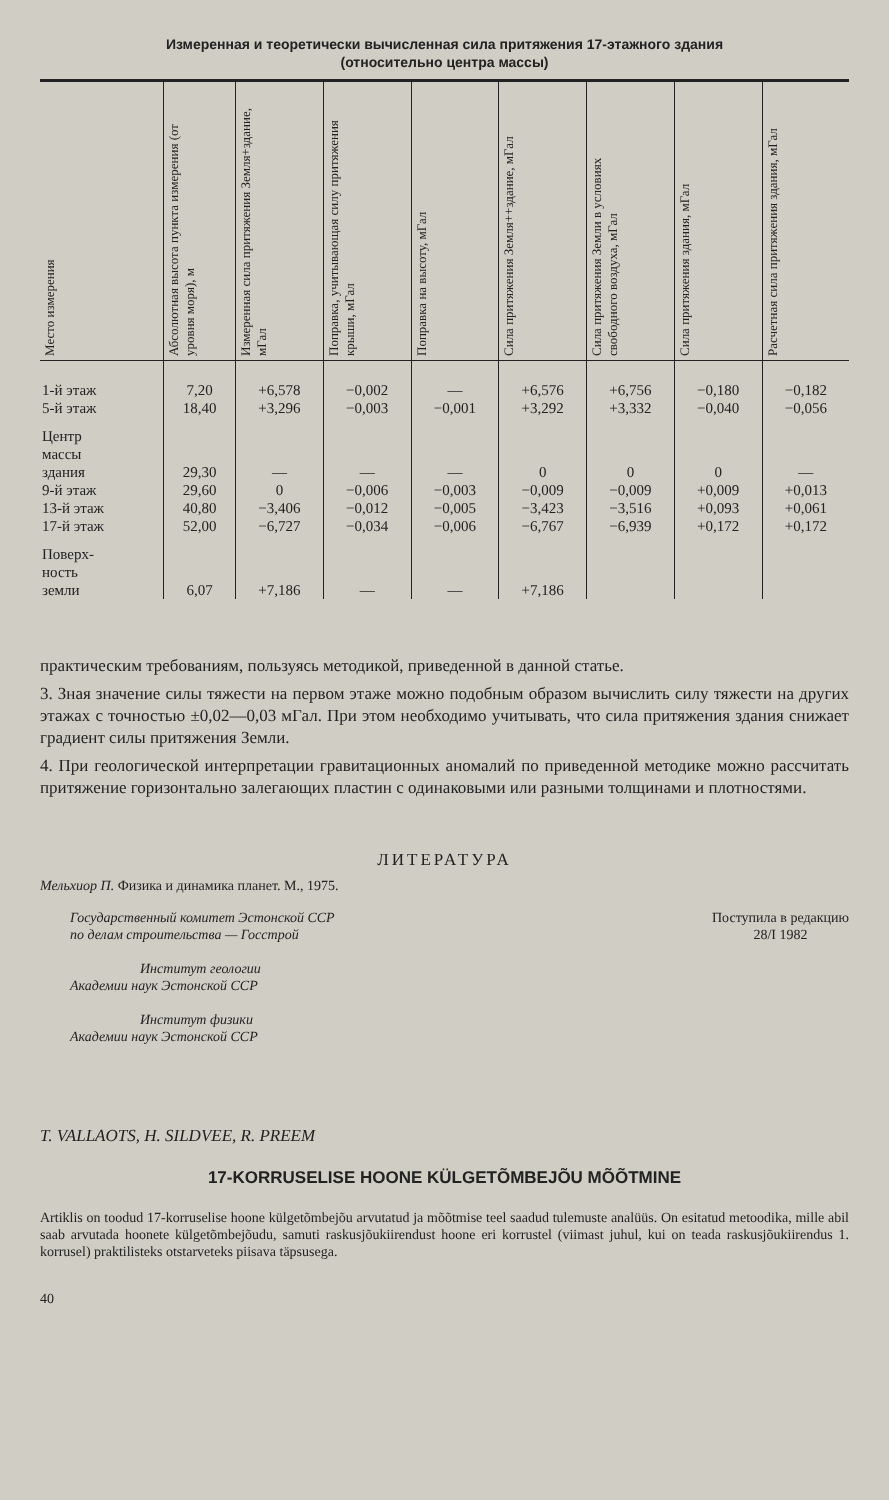Измеренная и теоретически вычисленная сила притяжения 17-этажного здания
(относительно центра массы)
| Место измерения | Абсолютная высота пункта измерения (от уровня моря), м | Измеренная сила притяжения Земля+здание, мГал | Поправка, учитывающая силу притяжения крыши, мГал | Поправка на высоту, мГал | Сила притяжения Земля++здание, мГал | Сила притяжения Земли в условиях свободного воздуха, мГал | Сила притяжения здания, мГал | Расчетная сила притяжения здания, мГал |
| --- | --- | --- | --- | --- | --- | --- | --- | --- |
| 1-й этаж | 7,20 | +6,578 | −0,002 | — | +6,576 | +6,756 | −0,180 | −0,182 |
| 5-й этаж | 18,40 | +3,296 | −0,003 | −0,001 | +3,292 | +3,332 | −0,040 | −0,056 |
| Центр массы здания | 29,30 | — | — | — | 0 | 0 | 0 | — |
| 9-й этаж | 29,60 | 0 | −0,006 | −0,003 | −0,009 | −0,009 | +0,009 | +0,013 |
| 13-й этаж | 40,80 | −3,406 | −0,012 | −0,005 | −3,423 | −3,516 | +0,093 | +0,061 |
| 17-й этаж | 52,00 | −6,727 | −0,034 | −0,006 | −6,767 | −6,939 | +0,172 | +0,172 |
| Поверх- ность земли | 6,07 | +7,186 | — | — | +7,186 | | | |
практическим требованиям, пользуясь методикой, приведенной в данной статье.
3. Зная значение силы тяжести на первом этаже можно подобным образом вычислить силу тяжести на других этажах с точностью ±0,02—0,03 мГал. При этом необходимо учитывать, что сила притяжения здания снижает градиент силы притяжения Земли.
4. При геологической интерпретации гравитационных аномалий по приведенной методике можно рассчитать притяжение горизонтально залегающих пластин с одинаковыми или разными толщинами и плотностями.
ЛИТЕРАТУРА
Мельхиор П. Физика и динамика планет. М., 1975.
Государственный комитет Эстонской ССР
по делам строительства — Госстрой
Институт геологии
Академии наук Эстонской ССР
Институт физики
Академии наук Эстонской ССР
Поступила в редакцию
28/I 1982
T. VALLAOTS, H. SILDVEE, R. PREEM
17-KORRUSELISE HOONE KÜLGETÕMBEJÕU MÕÕTMINE
Artiklis on toodud 17-korruselise hoone külgetõmbejõu arvutatud ja mõõtmise teel saadud tulemuste analüüs. On esitatud metoodika, mille abil saab arvutada hoonete külgetõmbejõudu, samuti raskusjõukiirendust hoone eri korrustel (viimast juhul, kui on teada raskusjõukiirendus 1. korrusel) praktilisteks otstarveteks piisava täpsusega.
40